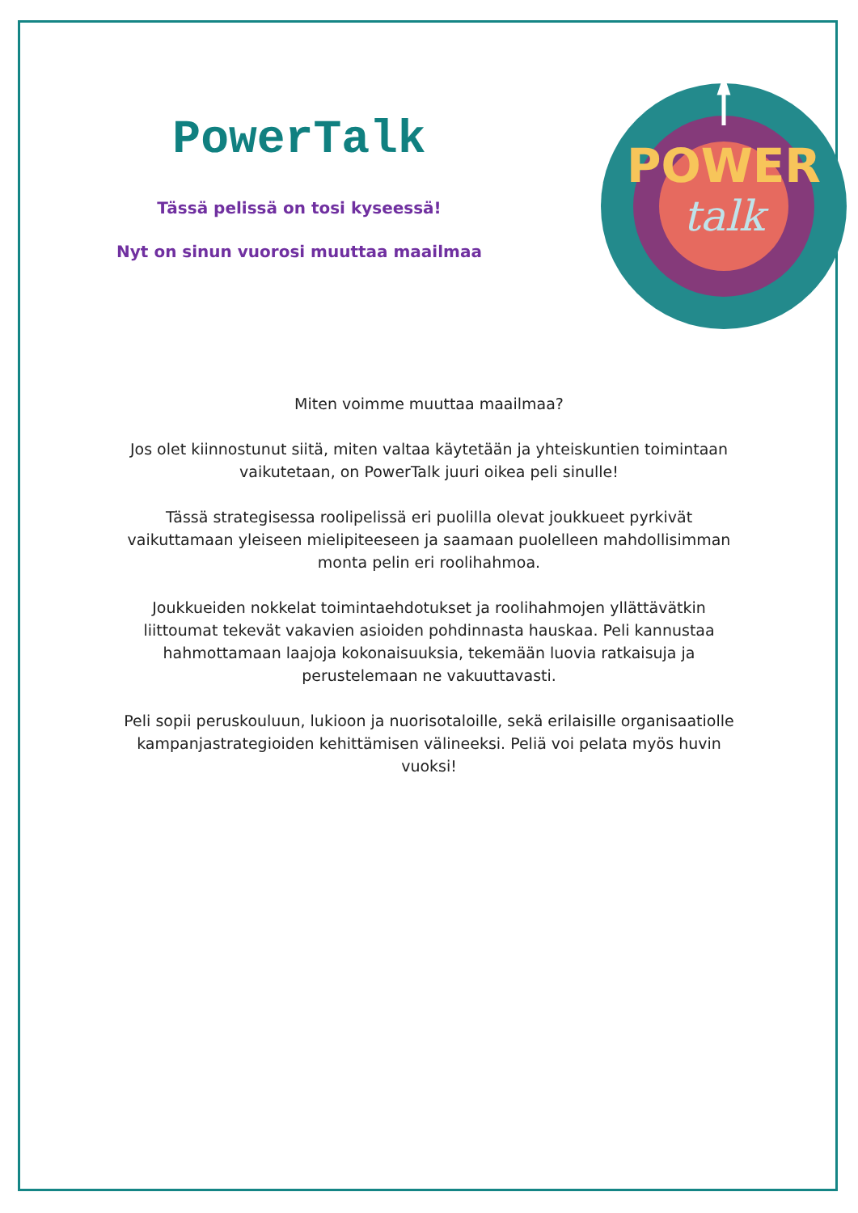PowerTalk
Tässä pelissä on tosi kyseessä!
Nyt on sinun vuorosi muuttaa maailmaa
POWER
talk
Miten voimme muuttaa maailmaa?
Jos olet kiinnostunut siitä, miten valtaa käytetään ja yhteiskuntien toimintaan vaikutetaan, on PowerTalk juuri oikea peli sinulle!
Tässä strategisessa roolipelissä eri puolilla olevat joukkueet pyrkivät vaikuttamaan yleiseen mielipiteeseen ja saamaan puolelleen mahdollisimman monta pelin eri roolihahmoa.
Joukkueiden nokkelat toimintaehdotukset ja roolihahmojen yllättävätkin liittoumat tekevät vakavien asioiden pohdinnasta hauskaa. Peli kannustaa hahmottamaan laajoja kokonaisuuksia, tekemään luovia ratkaisuja ja perustelemaan ne vakuuttavasti.
Peli sopii peruskouluun, lukioon ja nuorisotaloille, sekä erilaisille organisaatiolle kampanjastrategioiden kehittämisen välineeksi. Peliä voi pelata myös huvin vuoksi!